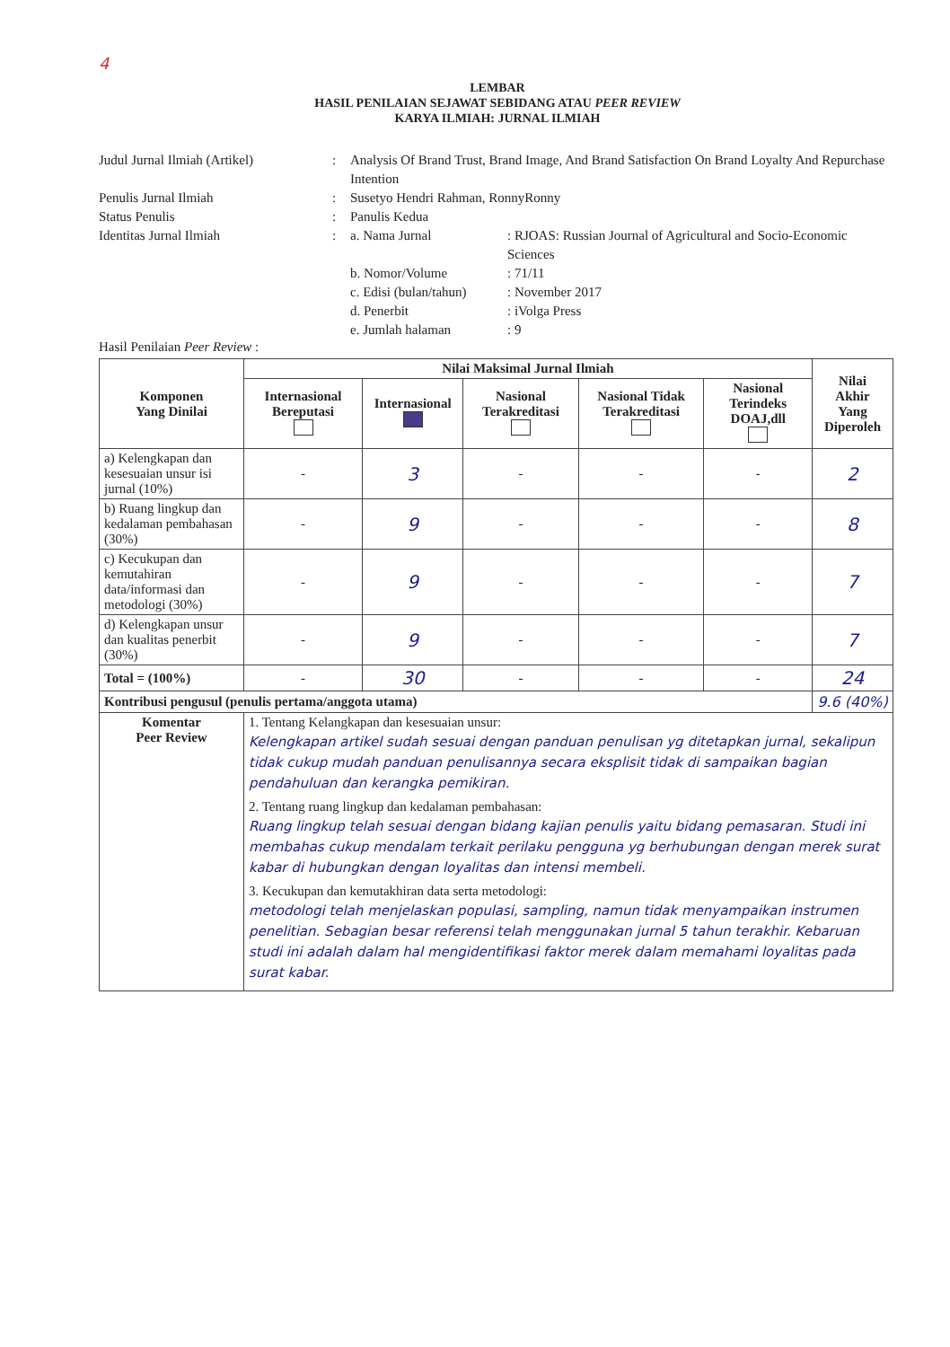4
LEMBAR
HASIL PENILAIAN SEJAWAT SEBIDANG ATAU PEER REVIEW
KARYA ILMIAH: JURNAL ILMIAH
Judul Jurnal Ilmiah (Artikel)
:
Analysis Of Brand Trust, Brand Image, And Brand Satisfaction On Brand Loyalty And Repurchase Intention
Penulis Jurnal Ilmiah
:
Susetyo Hendri Rahman, RonnyRonny
Status Penulis
:
Panulis Kedua
Identitas Jurnal Ilmiah
:
a. Nama Jurnal
: RJOAS: Russian Journal of Agricultural and Socio-Economic Sciences
b. Nomor/Volume
: 71/11
c. Edisi (bulan/tahun)
: November 2017
d. Penerbit
: iVolga Press
e. Jumlah halaman
: 9
Hasil Penilaian Peer Review :
| Komponen Yang Dinilai | Nilai Maksimal Jurnal Ilmiah | | | | | Nilai Akhir Yang Diperoleh |
| --- | --- | --- | --- | --- | --- | --- |
| | Internasional Bereputasi | Internasional | Nasional Terakreditasi | Nasional Tidak Terakreditasi | Nasional Terindeks DOAJ,dll | |
| a) Kelengkapan dan kesesuaian unsur isi jurnal (10%) | - | 3 | - | - | - | 2 |
| b) Ruang lingkup dan kedalaman pembahasan (30%) | - | 9 | - | - | - | 8 |
| c) Kecukupan dan kemutahiran data/informasi dan metodologi (30%) | - | 9 | - | - | - | 7 |
| d) Kelengkapan unsur dan kualitas penerbit (30%) | - | 9 | - | - | - | 7 |
| Total = (100%) | - | 30 | - | - | - | 24 |
| Kontribusi pengusul (penulis pertama/anggota utama) | | | | | | 9.6 (40%) |
| Komentar Peer Review | 1. Tentang Kelangkapan dan kesesuaian unsur: Kelengkapan artikel sudah sesuai dengan panduan penulisan yg ditetapkan jurnal, sekalipun tidak cukup mudah panduan penulisannya secara eksplisit tidak di sampaikan bagian pendahuluan dan kerangka pemikiran. 2. Tentang ruang lingkup dan kedalaman pembahasan: Ruang lingkup telah sesuai dengan bidang kajian penulis yaitu bidang pemasaran. Studi ini membahas cukup mendalam terkait perilaku pengguna yg berhubungan dengan merek surat kabar di hubungkan dengan loyalitas dan intensi membeli. 3. Kecukupan dan kemutakhiran data serta metodologi: metodologi telah menjelaskan populasi, sampling, namun tidak menyampaikan instrumen penelitian. Sebagian besar referensi telah menggunakan jurnal 5 tahun terakhir. Kebaruan studi ini adalah dalam hal mengidentifikasi faktor merek dalam memahami loyalitas pada surat kabar. | | | | | |